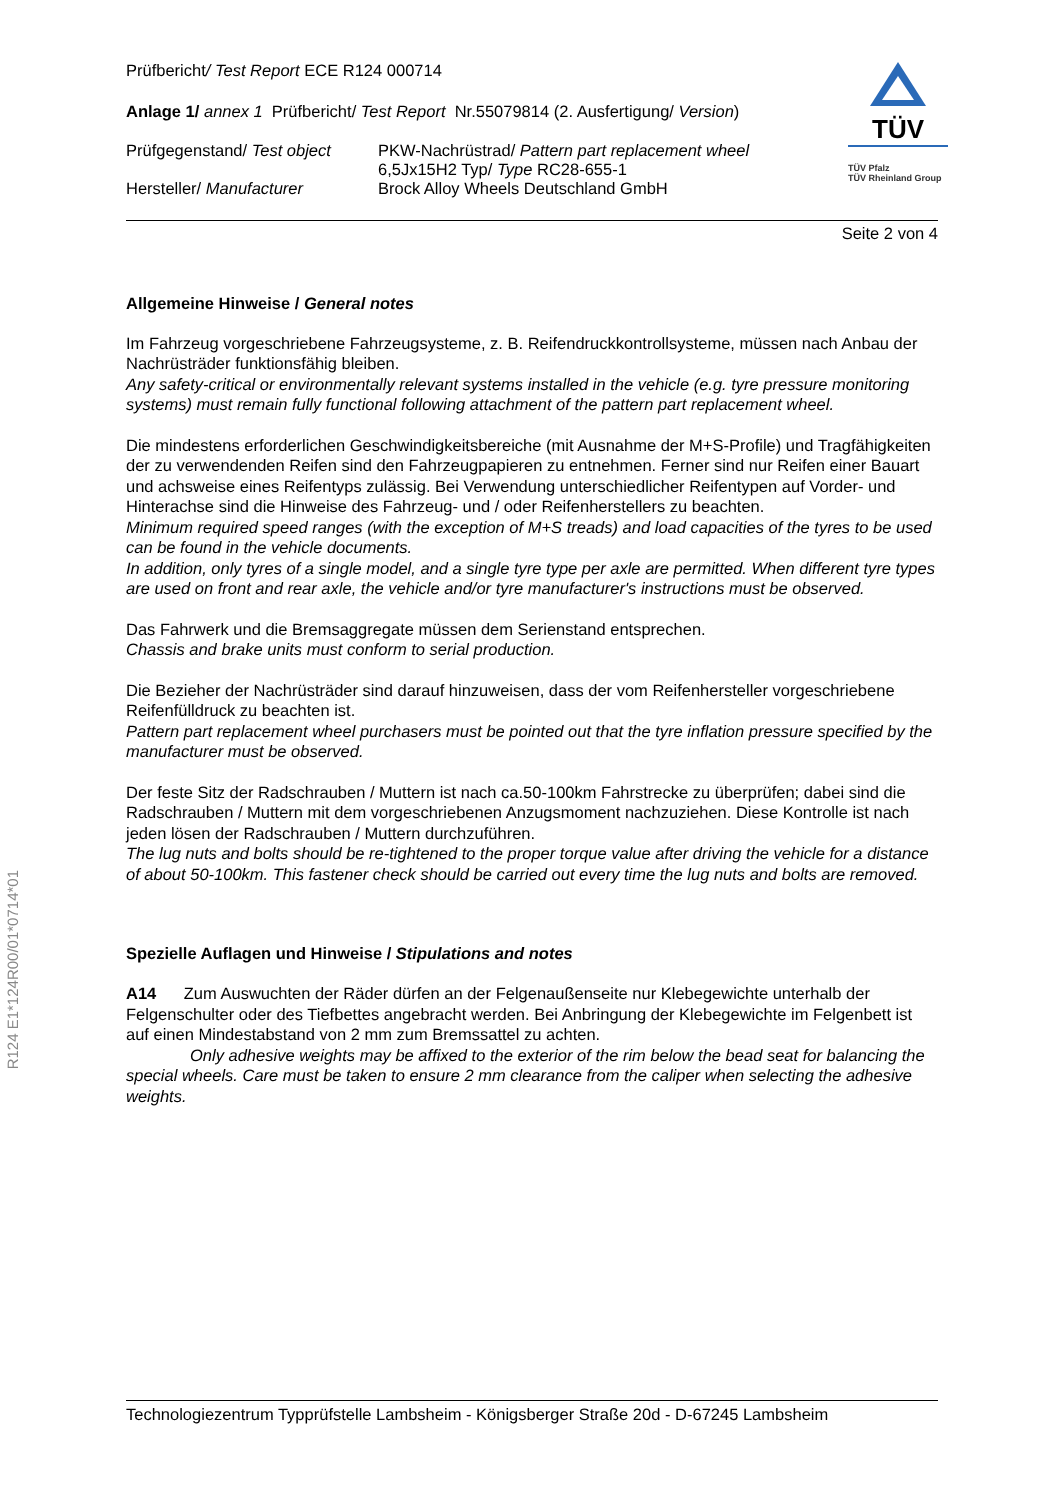R124 E1*124R00/01*0714*01
TÜV
TÜV Pfalz
TÜV Rheinland Group
Prüfbericht/ Test Report ECE R124 000714
Anlage 1/ annex 1 Prüfbericht/ Test Report Nr.55079814 (2. Ausfertigung/ Version)
Prüfgegenstand/ Test object
PKW-Nachrüstrad/ Pattern part replacement wheel
6,5Jx15H2 Typ/ Type RC28-655-1
Hersteller/ Manufacturer Brock Alloy Wheels Deutschland GmbH
Seite 2 von 4
Allgemeine Hinweise / General notes
Im Fahrzeug vorgeschriebene Fahrzeugsysteme, z. B. Reifendruckkontrollsysteme, müssen nach Anbau der Nachrüsträder funktionsfähig bleiben.
Any safety-critical or environmentally relevant systems installed in the vehicle (e.g. tyre pressure monitoring systems) must remain fully functional following attachment of the pattern part replacement wheel.
Die mindestens erforderlichen Geschwindigkeitsbereiche (mit Ausnahme der M+S-Profile) und Tragfähigkeiten der zu verwendenden Reifen sind den Fahrzeugpapieren zu entnehmen. Ferner sind nur Reifen einer Bauart und achsweise eines Reifentyps zulässig. Bei Verwendung unterschiedlicher Reifentypen auf Vorder- und Hinterachse sind die Hinweise des Fahrzeug- und / oder Reifenherstellers zu beachten.
Minimum required speed ranges (with the exception of M+S treads) and load capacities of the tyres to be used can be found in the vehicle documents.
In addition, only tyres of a single model, and a single tyre type per axle are permitted. When different tyre types are used on front and rear axle, the vehicle and/or tyre manufacturer's instructions must be observed.
Das Fahrwerk und die Bremsaggregate müssen dem Serienstand entsprechen.
Chassis and brake units must conform to serial production.
Die Bezieher der Nachrüsträder sind darauf hinzuweisen, dass der vom Reifenhersteller vorgeschriebene Reifenfülldruck zu beachten ist.
Pattern part replacement wheel purchasers must be pointed out that the tyre inflation pressure specified by the manufacturer must be observed.
Der feste Sitz der Radschrauben / Muttern ist nach ca.50-100km Fahrstrecke zu überprüfen; dabei sind die Radschrauben / Muttern mit dem vorgeschriebenen Anzugsmoment nachzuziehen. Diese Kontrolle ist nach jeden lösen der Radschrauben / Muttern durchzuführen.
The lug nuts and bolts should be re-tightened to the proper torque value after driving the vehicle for a distance of about 50-100km. This fastener check should be carried out every time the lug nuts and bolts are removed.
Spezielle Auflagen und Hinweise / Stipulations and notes
A14 Zum Auswuchten der Räder dürfen an der Felgenaußenseite nur Klebegewichte unterhalb der Felgenschulter oder des Tiefbettes angebracht werden. Bei Anbringung der Klebegewichte im Felgenbett ist auf einen Mindestabstand von 2 mm zum Bremssattel zu achten.
Only adhesive weights may be affixed to the exterior of the rim below the bead seat for balancing the special wheels. Care must be taken to ensure 2 mm clearance from the caliper when selecting the adhesive weights.
Technologiezentrum Typprüfstelle Lambsheim - Königsberger Straße 20d - D-67245 Lambsheim